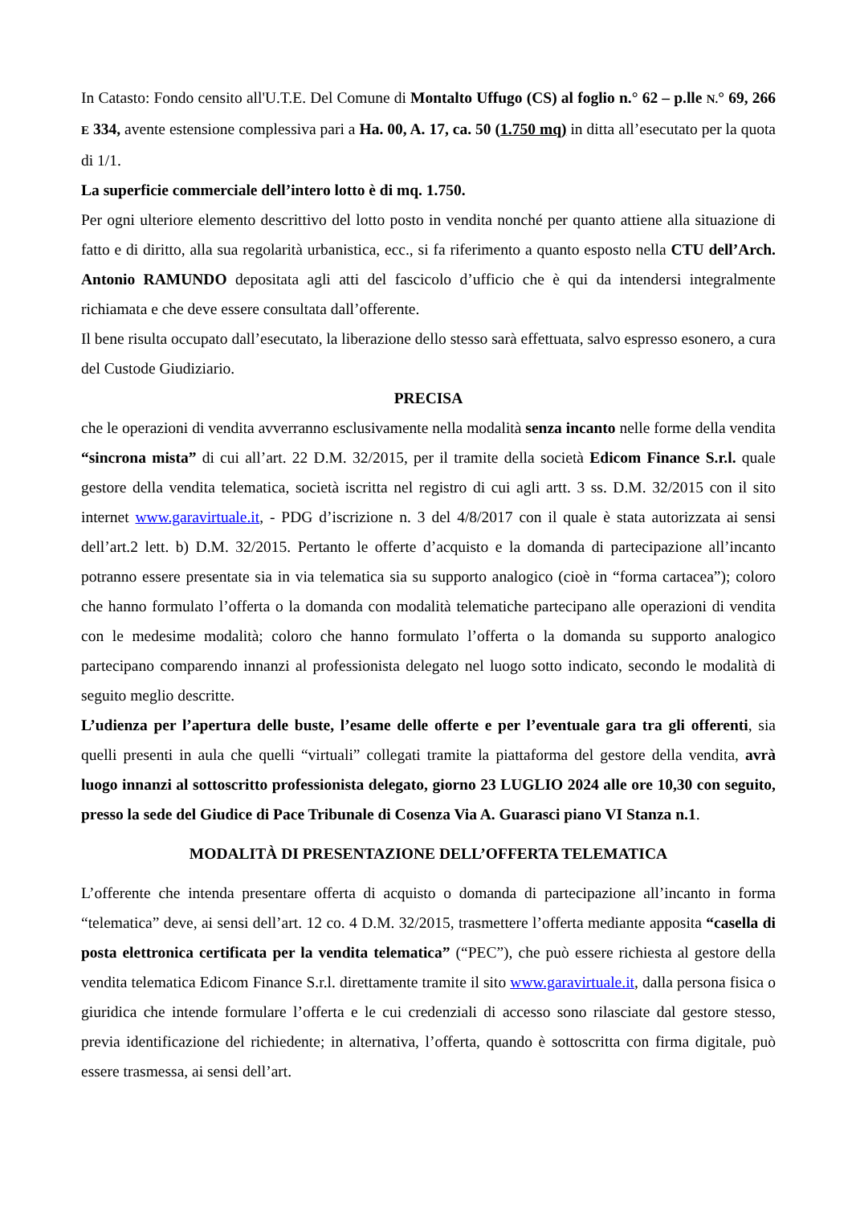In Catasto: Fondo censito all'U.T.E. Del Comune di Montalto Uffugo (CS) al foglio n.° 62 – p.lle N.° 69, 266 E 334, avente estensione complessiva pari a Ha. 00, A. 17, ca. 50 (1.750 mq) in ditta all’esecutato per la quota di 1/1.
La superficie commerciale dell’intero lotto è di mq. 1.750.
Per ogni ulteriore elemento descrittivo del lotto posto in vendita nonché per quanto attiene alla situazione di fatto e di diritto, alla sua regolarità urbanistica, ecc., si fa riferimento a quanto esposto nella CTU dell’Arch. Antonio RAMUNDO depositata agli atti del fascicolo d’ufficio che è qui da intendersi integralmente richiamata e che deve essere consultata dall’offerente.
Il bene risulta occupato dall’esecutato, la liberazione dello stesso sarà effettuata, salvo espresso esonero, a cura del Custode Giudiziario.
PRECISA
che le operazioni di vendita avverranno esclusivamente nella modalità senza incanto nelle forme della vendita “sincrona mista” di cui all’art. 22 D.M. 32/2015, per il tramite della società Edicom Finance S.r.l. quale gestore della vendita telematica, società iscritta nel registro di cui agli artt. 3 ss. D.M. 32/2015 con il sito internet www.garavirtuale.it, - PDG d’iscrizione n. 3 del 4/8/2017 con il quale è stata autorizzata ai sensi dell’art.2 lett. b) D.M. 32/2015. Pertanto le offerte d’acquisto e la domanda di partecipazione all’incanto potranno essere presentate sia in via telematica sia su supporto analogico (cioè in “forma cartacea”); coloro che hanno formulato l’offerta o la domanda con modalità telematiche partecipano alle operazioni di vendita con le medesime modalità; coloro che hanno formulato l’offerta o la domanda su supporto analogico partecipano comparendo innanzi al professionista delegato nel luogo sotto indicato, secondo le modalità di seguito meglio descritte.
L’udienza per l’apertura delle buste, l’esame delle offerte e per l’eventuale gara tra gli offerenti, sia quelli presenti in aula che quelli “virtuali” collegati tramite la piattaforma del gestore della vendita, avrà luogo innanzi al sottoscritto professionista delegato, giorno 23 LUGLIO 2024 alle ore 10,30 con seguito, presso la sede del Giudice di Pace Tribunale di Cosenza Via A. Guarasci piano VI Stanza n.1.
MODALITÀ DI PRESENTAZIONE DELL’OFFERTA TELEMATICA
L’offerente che intenda presentare offerta di acquisto o domanda di partecipazione all’incanto in forma “telematica” deve, ai sensi dell’art. 12 co. 4 D.M. 32/2015, trasmettere l’offerta mediante apposita “casella di posta elettronica certificata per la vendita telematica” (“PEC”), che può essere richiesta al gestore della vendita telematica Edicom Finance S.r.l. direttamente tramite il sito www.garavirtuale.it, dalla persona fisica o giuridica che intende formulare l’offerta e le cui credenziali di accesso sono rilasciate dal gestore stesso, previa identificazione del richiedente; in alternativa, l’offerta, quando è sottoscritta con firma digitale, può essere trasmessa, ai sensi dell’art.